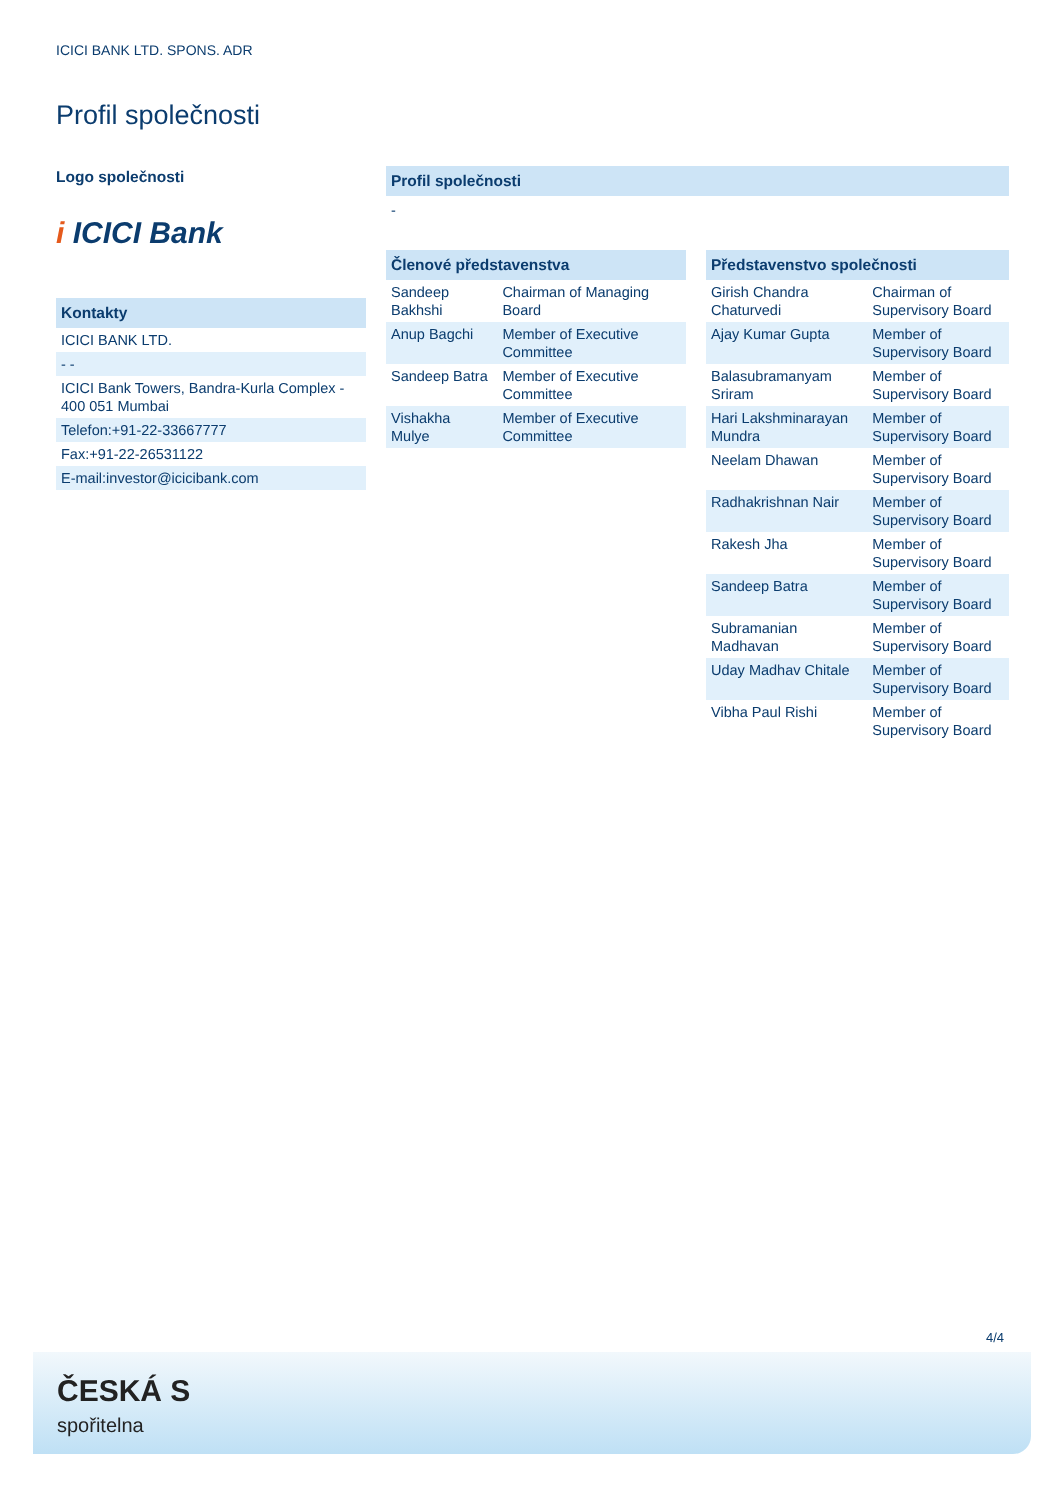ICICI BANK LTD. SPONS. ADR
Profil společnosti
Logo společnosti
i ICICI Bank
Kontakty
| ICICI BANK LTD. |
| - - |
| ICICI Bank Towers, Bandra-Kurla Complex - 400 051 Mumbai |
| Telefon:+91-22-33667777 |
| Fax:+91-22-26531122 |
| E-mail:investor@icicibank.com |
Profil společnosti
-
Členové představenstva
| Sandeep Bakhshi | Chairman of Managing Board |
| Anup Bagchi | Member of Executive Committee |
| Sandeep Batra | Member of Executive Committee |
| Vishakha Mulye | Member of Executive Committee |
Představenstvo společnosti
| Girish Chandra Chaturvedi | Chairman of Supervisory Board |
| Ajay Kumar Gupta | Member of Supervisory Board |
| Balasubramanyam Sriram | Member of Supervisory Board |
| Hari Lakshminarayan Mundra | Member of Supervisory Board |
| Neelam Dhawan | Member of Supervisory Board |
| Radhakrishnan Nair | Member of Supervisory Board |
| Rakesh Jha | Member of Supervisory Board |
| Sandeep Batra | Member of Supervisory Board |
| Subramanian Madhavan | Member of Supervisory Board |
| Uday Madhav Chitale | Member of Supervisory Board |
| Vibha Paul Rishi | Member of Supervisory Board |
4/4
ČESKÁ S
spořitelna